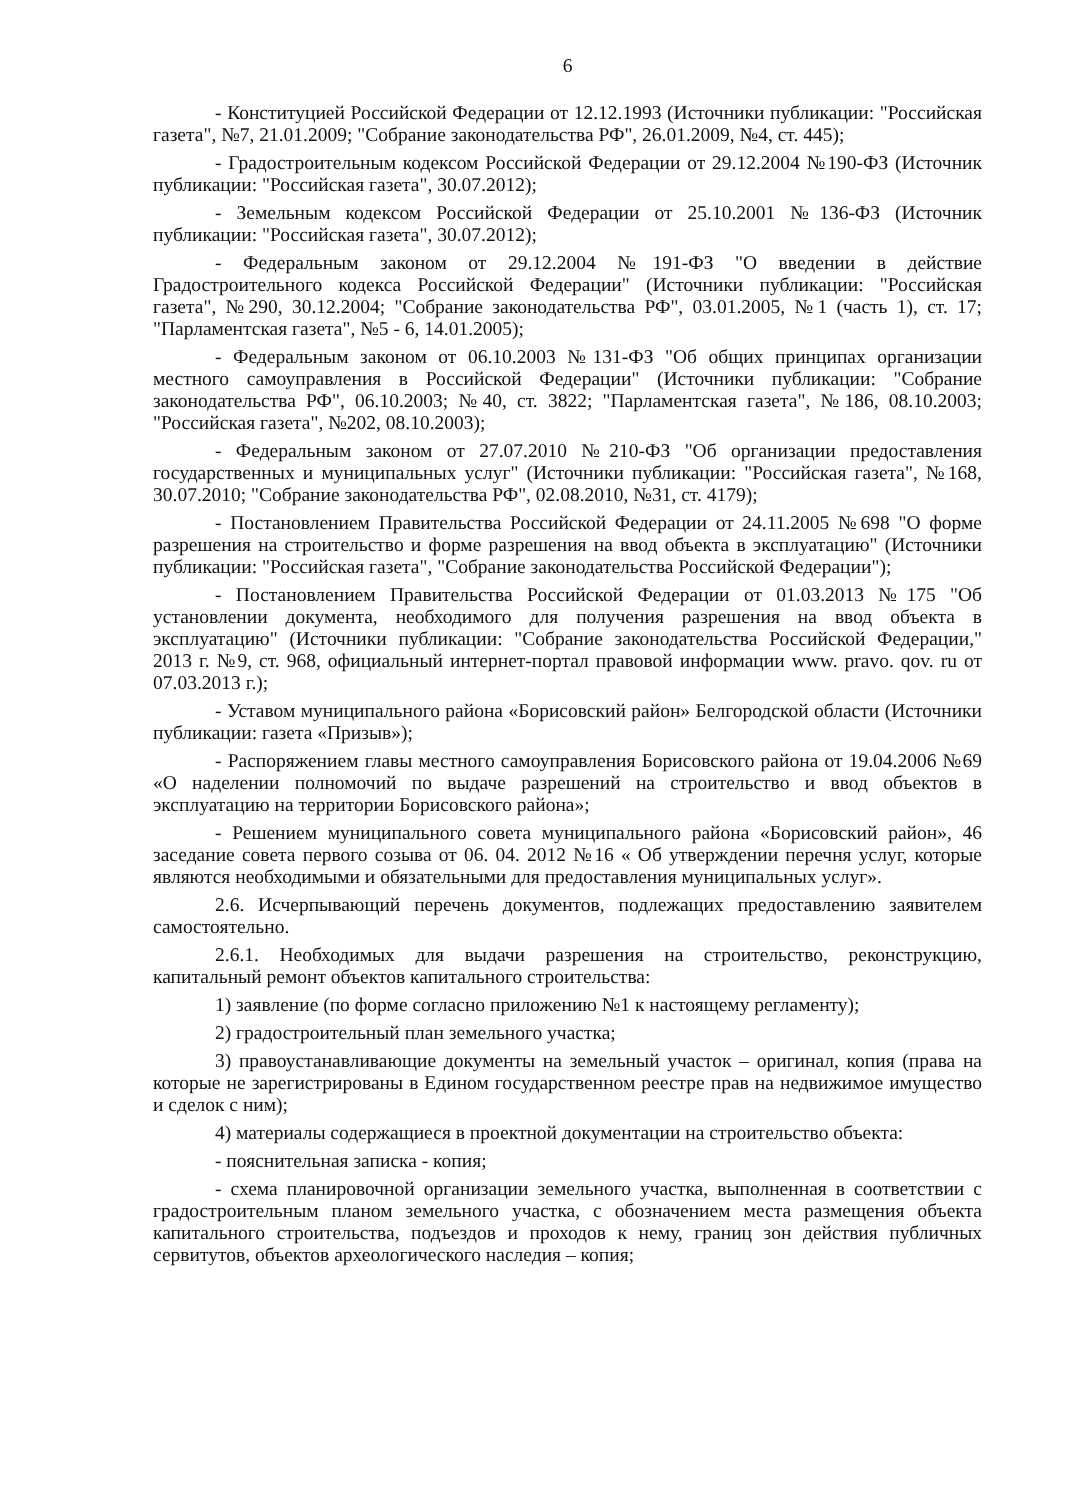6
- Конституцией Российской Федерации от 12.12.1993 (Источники публикации: "Российская газета", №7, 21.01.2009; "Собрание законодательства РФ", 26.01.2009, №4, ст. 445);
- Градостроительным кодексом Российской Федерации от 29.12.2004 №190-ФЗ (Источник публикации: "Российская газета", 30.07.2012);
- Земельным кодексом Российской Федерации от 25.10.2001 №136-ФЗ (Источник публикации: "Российская газета", 30.07.2012);
- Федеральным законом от 29.12.2004 №191-ФЗ "О введении в действие Градостроительного кодекса Российской Федерации" (Источники публикации: "Российская газета", №290, 30.12.2004; "Собрание законодательства РФ", 03.01.2005, №1 (часть 1), ст. 17; "Парламентская газета", №5 - 6, 14.01.2005);
- Федеральным законом от 06.10.2003 №131-ФЗ "Об общих принципах организации местного самоуправления в Российской Федерации" (Источники публикации: "Собрание законодательства РФ", 06.10.2003; №40, ст. 3822; "Парламентская газета", №186, 08.10.2003; "Российская газета", №202, 08.10.2003);
- Федеральным законом от 27.07.2010 №210-ФЗ "Об организации предоставления государственных и муниципальных услуг" (Источники публикации: "Российская газета", №168, 30.07.2010; "Собрание законодательства РФ", 02.08.2010, №31, ст. 4179);
- Постановлением Правительства Российской Федерации от 24.11.2005 №698 "О форме разрешения на строительство и форме разрешения на ввод объекта в эксплуатацию" (Источники публикации: "Российская газета", "Собрание законодательства Российской Федерации");
- Постановлением Правительства Российской Федерации от 01.03.2013 №175 "Об установлении документа, необходимого для получения разрешения на ввод объекта в эксплуатацию" (Источники публикации: "Собрание законодательства Российской Федерации," 2013 г. №9, ст. 968, официальный интернет-портал правовой информации www. pravo. qov. ru от 07.03.2013 г.);
- Уставом муниципального района «Борисовский район» Белгородской области (Источники публикации: газета «Призыв»);
- Распоряжением главы местного самоуправления Борисовского района от 19.04.2006 №69 «О наделении полномочий по выдаче разрешений на строительство и ввод объектов в эксплуатацию на территории Борисовского района»;
- Решением муниципального совета муниципального района «Борисовский район», 46 заседание совета первого созыва от 06. 04. 2012 №16 « Об утверждении перечня услуг, которые являются необходимыми и обязательными для предоставления муниципальных услуг».
2.6. Исчерпывающий перечень документов, подлежащих предоставлению заявителем самостоятельно.
2.6.1. Необходимых для выдачи разрешения на строительство, реконструкцию, капитальный ремонт объектов капитального строительства:
1) заявление (по форме согласно приложению №1 к настоящему регламенту);
2) градостроительный план земельного участка;
3) правоустанавливающие документы на земельный участок – оригинал, копия (права на которые не зарегистрированы в Едином государственном реестре прав на недвижимое имущество и сделок с ним);
4) материалы содержащиеся в проектной документации на строительство объекта:
- пояснительная записка - копия;
- схема планировочной организации земельного участка, выполненная в соответствии с градостроительным планом земельного участка, с обозначением места размещения объекта капитального строительства, подъездов и проходов к нему, границ зон действия публичных сервитутов, объектов археологического наследия – копия;